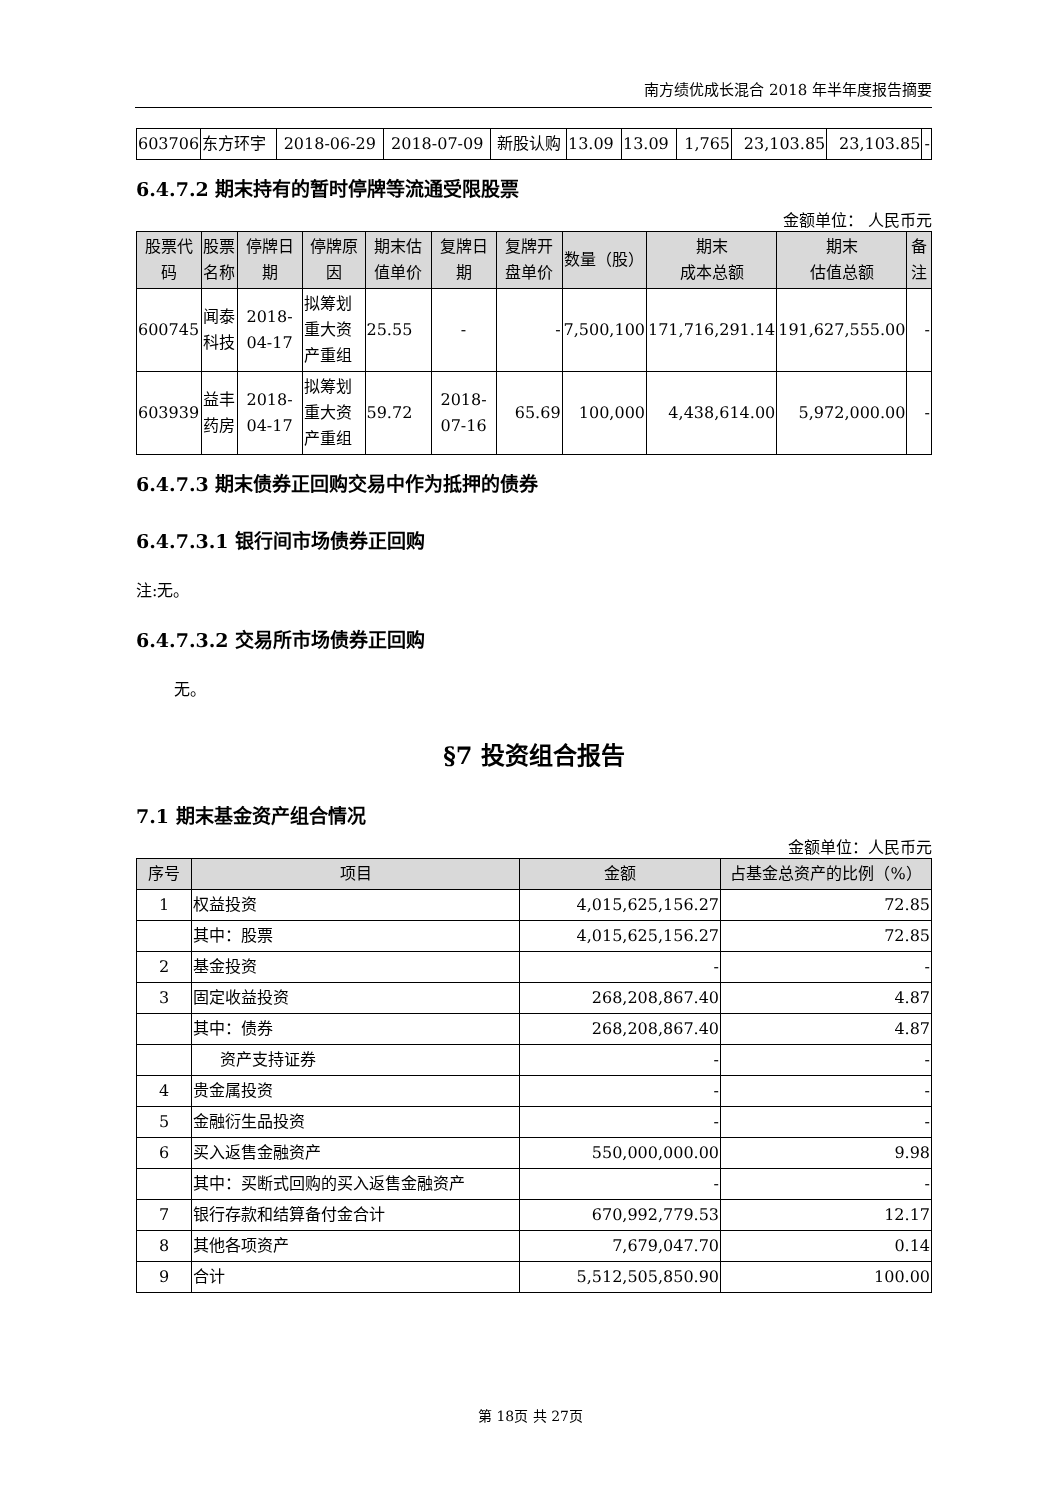南方绩优成长混合 2018 年半年度报告摘要
| 603706 | 东方环宇 | 2018-06-29 | 2018-07-09 | 新股认购 | 13.09 | 13.09 | 1,765 | 23,103.85 | 23,103.85 | - |
6.4.7.2 期末持有的暂时停牌等流通受限股票
金额单位： 人民币元
| 股票代码 | 股票名称 | 停牌日期 | 停牌原因 | 期末估值单价 | 复牌日期 | 复牌开盘单价 | 数量（股） | 期末 成本总额 | 期末 估值总额 | 备注 |
| --- | --- | --- | --- | --- | --- | --- | --- | --- | --- | --- |
| 600745 | 闻泰科技 | 2018-04-17 | 拟筹划重大资产重组 | 25.55 | - | - | 7,500,100 | 171,716,291.14 | 191,627,555.00 | - |
| 603939 | 益丰药房 | 2018-04-17 | 拟筹划重大资产重组 | 59.72 | 2018-07-16 | 65.69 | 100,000 | 4,438,614.00 | 5,972,000.00 | - |
6.4.7.3 期末债券正回购交易中作为抵押的债券
6.4.7.3.1 银行间市场债券正回购
注:无。
6.4.7.3.2 交易所市场债券正回购
无。
§7 投资组合报告
7.1 期末基金资产组合情况
金额单位：人民币元
| 序号 | 项目 | 金额 | 占基金总资产的比例（%） |
| --- | --- | --- | --- |
| 1 | 权益投资 | 4,015,625,156.27 | 72.85 |
| | 其中：股票 | 4,015,625,156.27 | 72.85 |
| 2 | 基金投资 | - | - |
| 3 | 固定收益投资 | 268,208,867.40 | 4.87 |
| | 其中：债券 | 268,208,867.40 | 4.87 |
| | 资产支持证券 | - | - |
| 4 | 贵金属投资 | - | - |
| 5 | 金融衍生品投资 | - | - |
| 6 | 买入返售金融资产 | 550,000,000.00 | 9.98 |
| | 其中：买断式回购的买入返售金融资产 | - | - |
| 7 | 银行存款和结算备付金合计 | 670,992,779.53 | 12.17 |
| 8 | 其他各项资产 | 7,679,047.70 | 0.14 |
| 9 | 合计 | 5,512,505,850.90 | 100.00 |
第 18页 共 27页